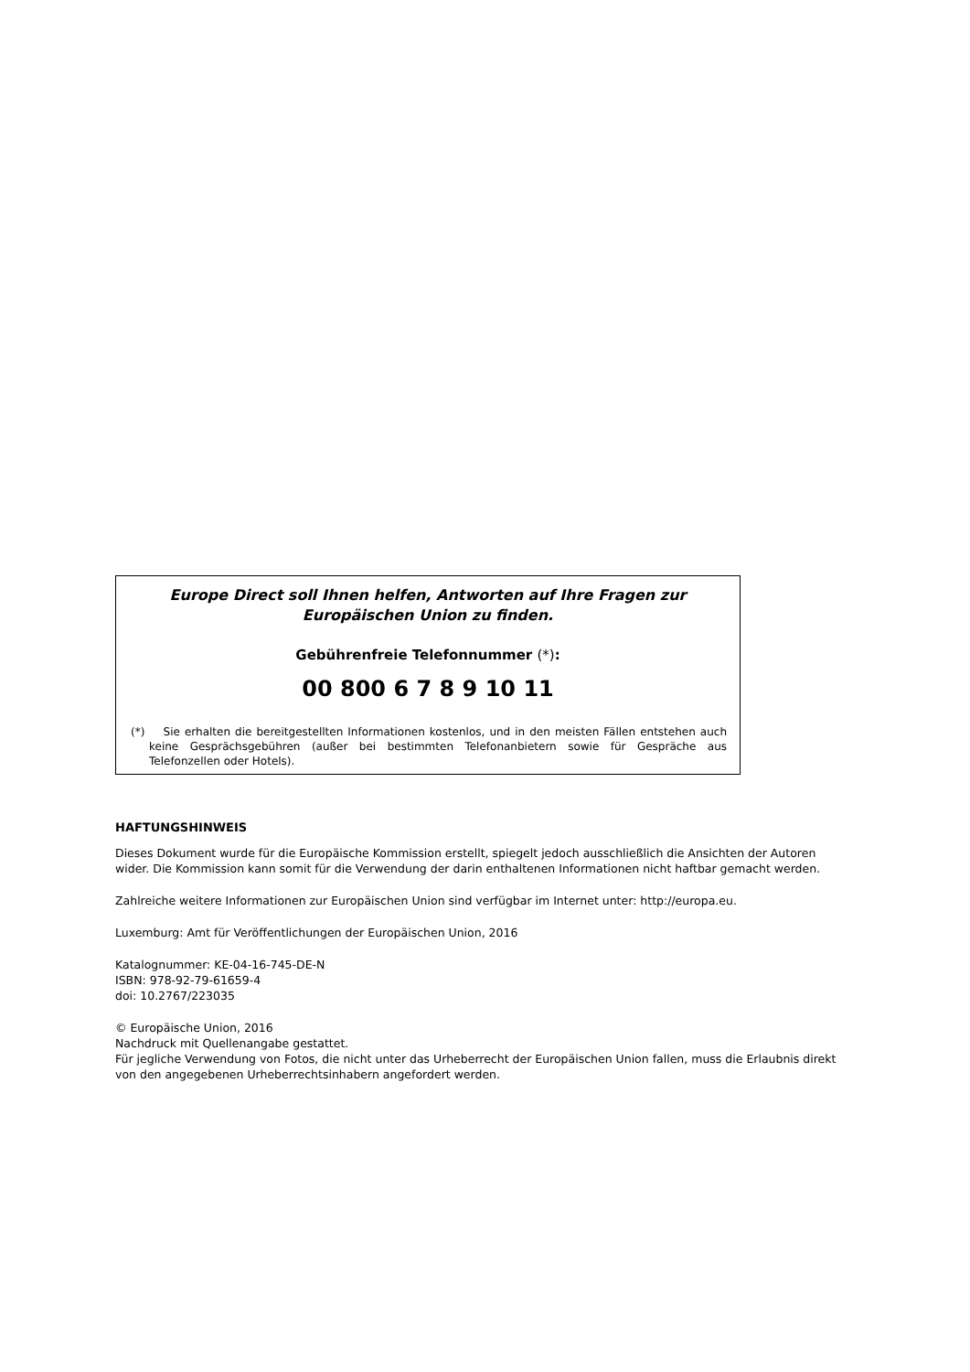Europe Direct soll Ihnen helfen, Antworten auf Ihre Fragen zur Europäischen Union zu finden.
Gebührenfreie Telefonnummer (*):
00 800 6 7 8 9 10 11
(*) Sie erhalten die bereitgestellten Informationen kostenlos, und in den meisten Fällen entstehen auch keine Gesprächsgebühren (außer bei bestimmten Telefonanbietern sowie für Gespräche aus Telefonzellen oder Hotels).
HAFTUNGSHINWEIS
Dieses Dokument wurde für die Europäische Kommission erstellt, spiegelt jedoch ausschließlich die Ansichten der Autoren wider. Die Kommission kann somit für die Verwendung der darin enthaltenen Informationen nicht haftbar gemacht werden.
Zahlreiche weitere Informationen zur Europäischen Union sind verfügbar im Internet unter: http://europa.eu.
Luxemburg: Amt für Veröffentlichungen der Europäischen Union, 2016
Katalognummer: KE-04-16-745-DE-N
ISBN: 978-92-79-61659-4
doi: 10.2767/223035
© Europäische Union, 2016
Nachdruck mit Quellenangabe gestattet.
Für jegliche Verwendung von Fotos, die nicht unter das Urheberrecht der Europäischen Union fallen, muss die Erlaubnis direkt von den angegebenen Urheberrechtsinhabern angefordert werden.